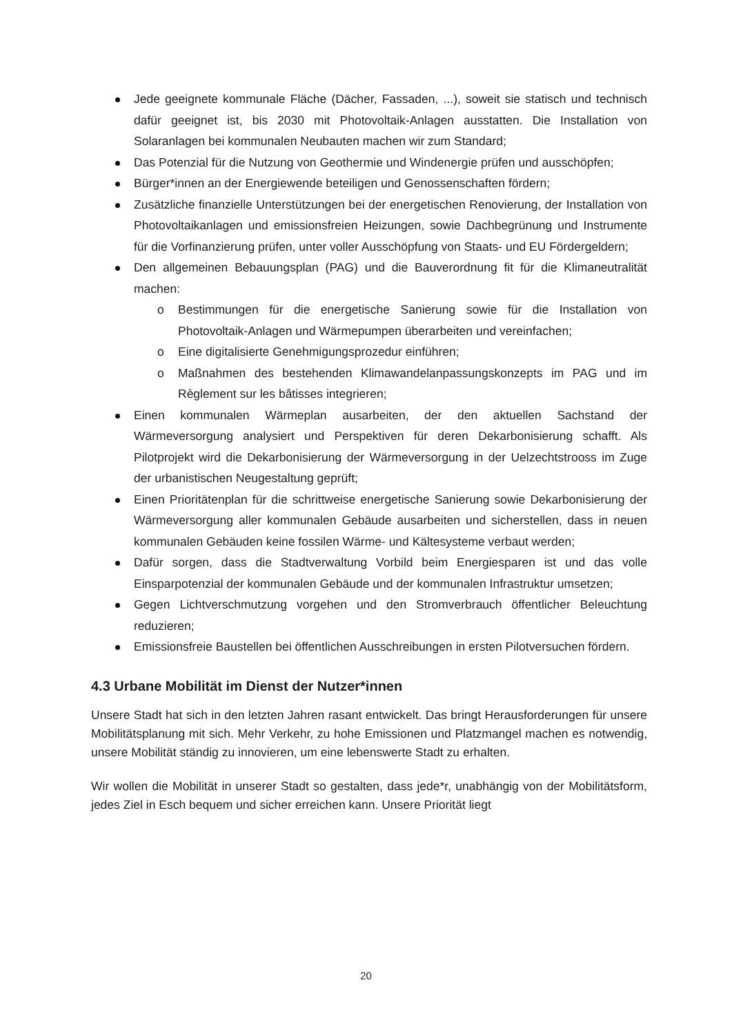Jede geeignete kommunale Fläche (Dächer, Fassaden, ...), soweit sie statisch und technisch dafür geeignet ist, bis 2030 mit Photovoltaik-Anlagen ausstatten. Die Installation von Solaranlagen bei kommunalen Neubauten machen wir zum Standard;
Das Potenzial für die Nutzung von Geothermie und Windenergie prüfen und ausschöpfen;
Bürger*innen an der Energiewende beteiligen und Genossenschaften fördern;
Zusätzliche finanzielle Unterstützungen bei der energetischen Renovierung, der Installation von Photovoltaikanlagen und emissionsfreien Heizungen, sowie Dachbegrünung und Instrumente für die Vorfinanzierung prüfen, unter voller Ausschöpfung von Staats- und EU Fördergeldern;
Den allgemeinen Bebauungsplan (PAG) und die Bauverordnung fit für die Klimaneutralität machen:
o Bestimmungen für die energetische Sanierung sowie für die Installation von Photovoltaik-Anlagen und Wärmepumpen überarbeiten und vereinfachen;
o Eine digitalisierte Genehmigungsprozedur einführen;
o Maßnahmen des bestehenden Klimawandelanpassungskonzepts im PAG und im Règlement sur les bâtisses integrieren;
Einen kommunalen Wärmeplan ausarbeiten, der den aktuellen Sachstand der Wärmeversorgung analysiert und Perspektiven für deren Dekarbonisierung schafft. Als Pilotprojekt wird die Dekarbonisierung der Wärmeversorgung in der Uelzechtstrooss im Zuge der urbanistischen Neugestaltung geprüft;
Einen Prioritätenplan für die schrittweise energetische Sanierung sowie Dekarbonisierung der Wärmeversorgung aller kommunalen Gebäude ausarbeiten und sicherstellen, dass in neuen kommunalen Gebäuden keine fossilen Wärme- und Kältesysteme verbaut werden;
Dafür sorgen, dass die Stadtverwaltung Vorbild beim Energiesparen ist und das volle Einsparpotenzial der kommunalen Gebäude und der kommunalen Infrastruktur umsetzen;
Gegen Lichtverschmutzung vorgehen und den Stromverbrauch öffentlicher Beleuchtung reduzieren;
Emissionsfreie Baustellen bei öffentlichen Ausschreibungen in ersten Pilotversuchen fördern.
4.3 Urbane Mobilität im Dienst der Nutzer*innen
Unsere Stadt hat sich in den letzten Jahren rasant entwickelt. Das bringt Herausforderungen für unsere Mobilitätsplanung mit sich. Mehr Verkehr, zu hohe Emissionen und Platzmangel machen es notwendig, unsere Mobilität ständig zu innovieren, um eine lebenswerte Stadt zu erhalten.
Wir wollen die Mobilität in unserer Stadt so gestalten, dass jede*r, unabhängig von der Mobilitätsform, jedes Ziel in Esch bequem und sicher erreichen kann. Unsere Priorität liegt
20